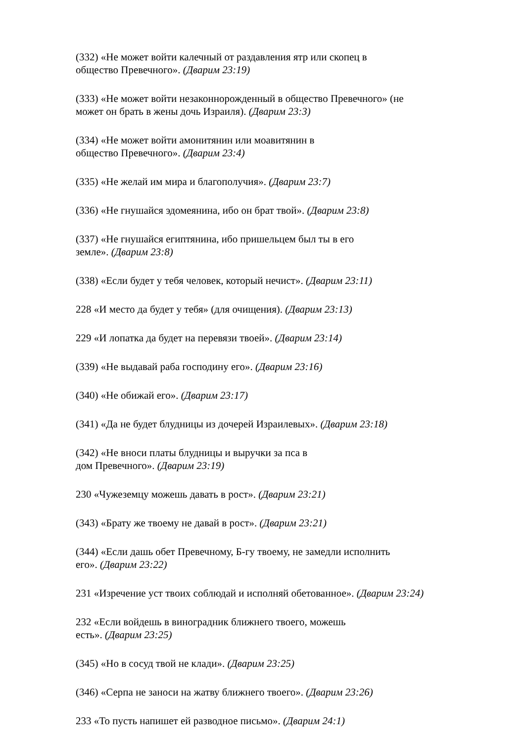(332) «Не может войти калечный от раздавления ятр или скопец в
общество Превечного». (Дварим 23:19)
(333) «Не может войти незаконнорожденный в общество Превечного» (не
может он брать в жены дочь Израиля). (Дварим 23:3)
(334) «Не может войти амонитянин или моавитянин в
общество Превечного». (Дварим 23:4)
(335) «Не желай им мира и благополучия». (Дварим 23:7)
(336) «Не гнушайся эдомеянина, ибо он брат твой». (Дварим 23:8)
(337) «Не гнушайся египтянина, ибо пришельцем был ты в его
земле». (Дварим 23:8)
(338) «Если будет у тебя человек, который нечист». (Дварим 23:11)
228 «И место да будет у тебя» (для очищения). (Дварим 23:13)
229 «И лопатка да будет на перевязи твоей». (Дварим 23:14)
(339) «Не выдавай раба господину его». (Дварим 23:16)
(340) «Не обижай его». (Дварим 23:17)
(341) «Да не будет блудницы из дочерей Израилевых». (Дварим 23:18)
(342) «Не вноси платы блудницы и выручки за пса в
дом Превечного». (Дварим 23:19)
230 «Чужеземцу можешь давать в рост». (Дварим 23:21)
(343) «Брату же твоему не давай в рост». (Дварим 23:21)
(344) «Если дашь обет Превечному, Б-гу твоему, не замедли исполнить
его». (Дварим 23:22)
231 «Изречение уст твоих соблюдай и исполняй обетованное». (Дварим 23:24)
232 «Если войдешь в виноградник ближнего твоего, можешь
есть». (Дварим 23:25)
(345) «Но в сосуд твой не клади». (Дварим 23:25)
(346) «Серпа не заноси на жатву ближнего твоего». (Дварим 23:26)
233 «То пусть напишет ей разводное письмо». (Дварим 24:1)